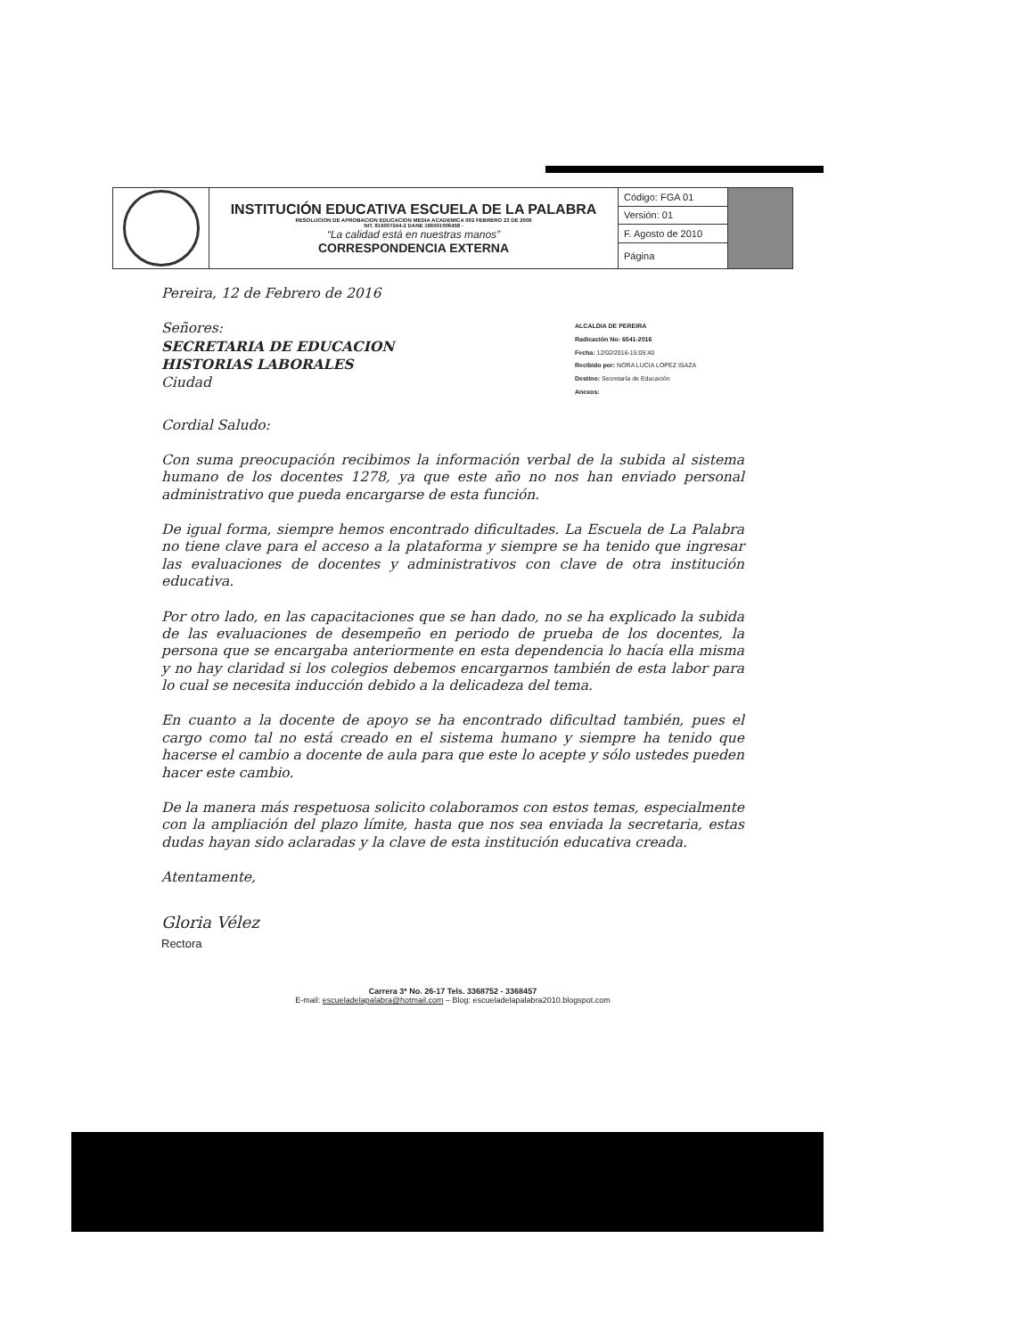| | INSTITUCIÓN EDUCATIVA ESCUELA DE LA PALABRA RESOLUCION DE APROBACION EDUCACION MEDIA ACADEMICA 002 FEBRERO 23 DE 2006 NIT. 816007244-2 DANE 166001006458 - “La calidad está en nuestras manos” CORRESPONDENCIA EXTERNA | Código: FGA 01 | |
| | | Versión: 01 | |
| | | F. Agosto de 2010 | |
| | | Página | |
Pereira, 12 de Febrero de 2016
Señores:
SECRETARIA DE EDUCACION
HISTORIAS LABORALES
Ciudad
ALCALDIA DE PEREIRA
Radicación No: 6541-2016
Fecha: 12/02/2016-15:05:40
Recibido por: NORA LUCIA LOPEZ ISAZA
Destino: Secretaría de Educación
Anexos:
Cordial Saludo:
Con suma preocupación recibimos la información verbal de la subida al sistema humano de los docentes 1278, ya que este año no nos han enviado personal administrativo que pueda encargarse de esta función.
De igual forma, siempre hemos encontrado dificultades. La Escuela de La Palabra no tiene clave para el acceso a la plataforma y siempre se ha tenido que ingresar las evaluaciones de docentes y administrativos con clave de otra institución educativa.
Por otro lado, en las capacitaciones que se han dado, no se ha explicado la subida de las evaluaciones de desempeño en periodo de prueba de los docentes, la persona que se encargaba anteriormente en esta dependencia lo hacía ella misma y no hay claridad si los colegios debemos encargarnos también de esta labor para lo cual se necesita inducción debido a la delicadeza del tema.
En cuanto a la docente de apoyo se ha encontrado dificultad también, pues el cargo como tal no está creado en el sistema humano y siempre ha tenido que hacerse el cambio a docente de aula para que este lo acepte y sólo ustedes pueden hacer este cambio.
De la manera más respetuosa solicito colaboramos con estos temas, especialmente con la ampliación del plazo límite, hasta que nos sea enviada la secretaria, estas dudas hayan sido aclaradas y la clave de esta institución educativa creada.
Atentamente,
Gloria Vélez
Rectora
Carrera 3ª No. 26-17 Tels. 3368752 - 3368457
E-mail: escueladelapalabra@hotmail.com – Blog: escueladelapalabra2010.blogspot.com